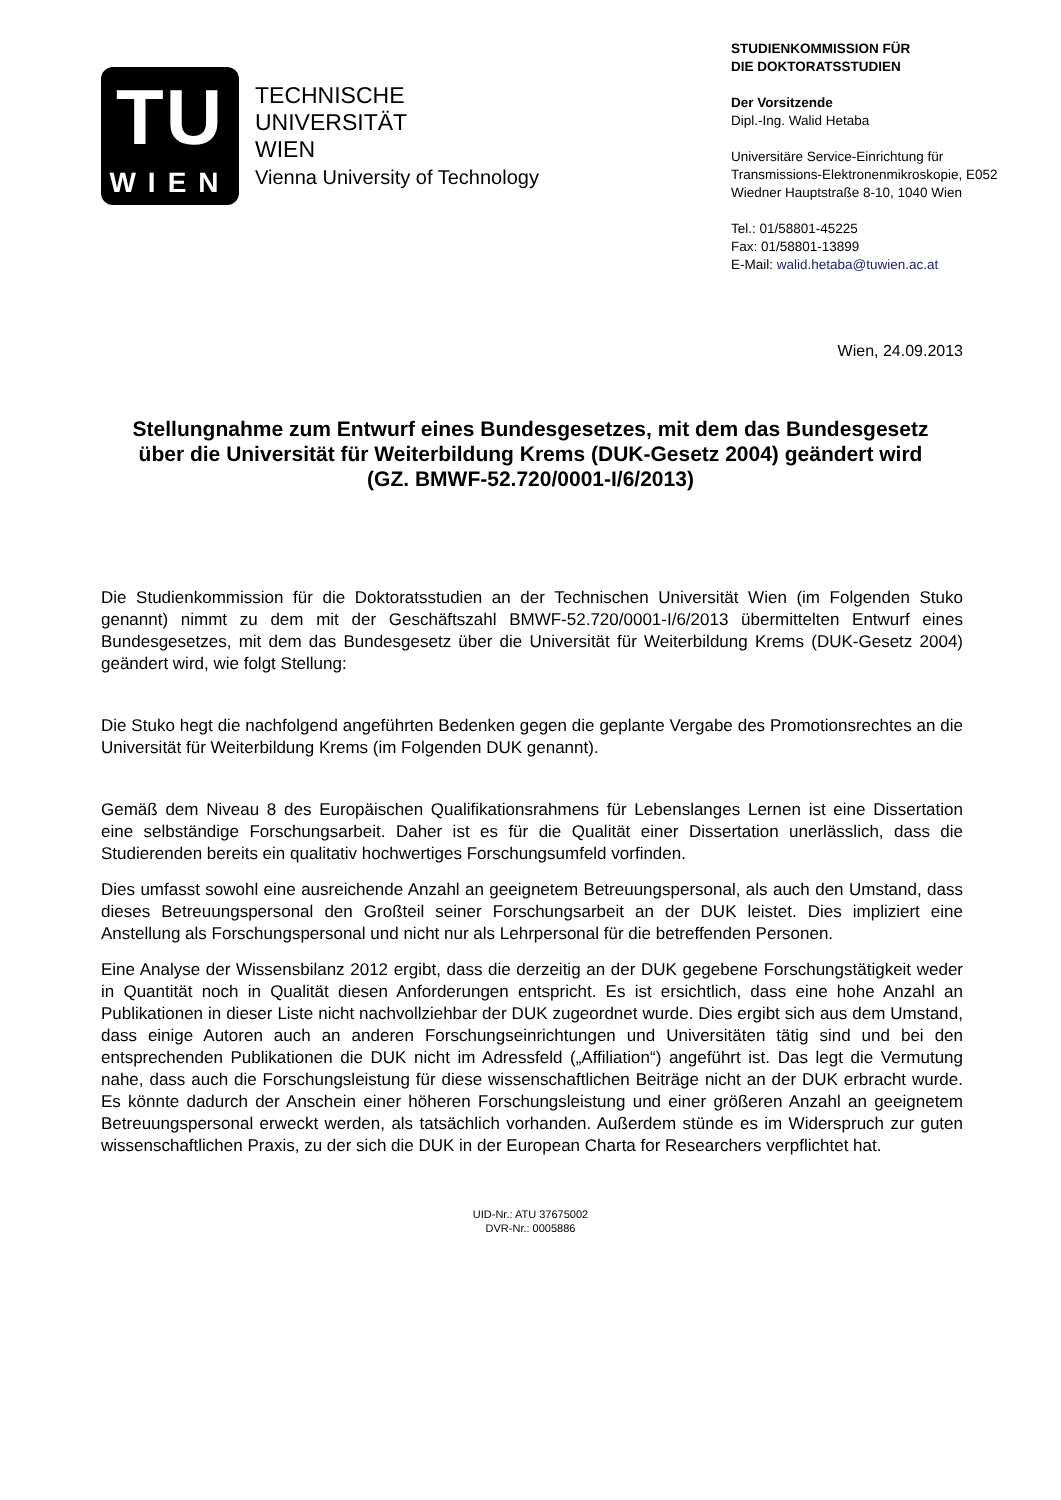TU
WIEN
TECHNISCHE
UNIVERSITÄT
WIEN
Vienna University of Technology
STUDIENKOMMISSION FÜR
DIE DOKTORATSSTUDIEN
Der Vorsitzende
Dipl.-Ing. Walid Hetaba
Universitäre Service-Einrichtung für
Transmissions-Elektronenmikroskopie, E052
Wiedner Hauptstraße 8-10, 1040 Wien
Tel.: 01/58801-45225
Fax: 01/58801-13899
E-Mail: walid.hetaba@tuwien.ac.at
Wien, 24.09.2013
Stellungnahme zum Entwurf eines Bundesgesetzes, mit dem das Bundesgesetz über die Universität für Weiterbildung Krems (DUK-Gesetz 2004) geändert wird (GZ. BMWF-52.720/0001-I/6/2013)
Die Studienkommission für die Doktoratsstudien an der Technischen Universität Wien (im Folgenden Stuko genannt) nimmt zu dem mit der Geschäftszahl BMWF-52.720/0001-I/6/2013 übermittelten Entwurf eines Bundesgesetzes, mit dem das Bundesgesetz über die Universität für Weiterbildung Krems (DUK-Gesetz 2004) geändert wird, wie folgt Stellung:
Die Stuko hegt die nachfolgend angeführten Bedenken gegen die geplante Vergabe des Promotionsrechtes an die Universität für Weiterbildung Krems (im Folgenden DUK genannt).
Gemäß dem Niveau 8 des Europäischen Qualifikationsrahmens für Lebenslanges Lernen ist eine Dissertation eine selbständige Forschungsarbeit. Daher ist es für die Qualität einer Dissertation unerlässlich, dass die Studierenden bereits ein qualitativ hochwertiges Forschungsumfeld vorfinden.
Dies umfasst sowohl eine ausreichende Anzahl an geeignetem Betreuungspersonal, als auch den Umstand, dass dieses Betreuungspersonal den Großteil seiner Forschungsarbeit an der DUK leistet. Dies impliziert eine Anstellung als Forschungspersonal und nicht nur als Lehrpersonal für die betreffenden Personen.
Eine Analyse der Wissensbilanz 2012 ergibt, dass die derzeitig an der DUK gegebene Forschungstätigkeit weder in Quantität noch in Qualität diesen Anforderungen entspricht. Es ist ersichtlich, dass eine hohe Anzahl an Publikationen in dieser Liste nicht nachvollziehbar der DUK zugeordnet wurde. Dies ergibt sich aus dem Umstand, dass einige Autoren auch an anderen Forschungseinrichtungen und Universitäten tätig sind und bei den entsprechenden Publikationen die DUK nicht im Adressfeld („Affiliation“) angeführt ist. Das legt die Vermutung nahe, dass auch die Forschungsleistung für diese wissenschaftlichen Beiträge nicht an der DUK erbracht wurde. Es könnte dadurch der Anschein einer höheren Forschungsleistung und einer größeren Anzahl an geeignetem Betreuungspersonal erweckt werden, als tatsächlich vorhanden. Außerdem stünde es im Widerspruch zur guten wissenschaftlichen Praxis, zu der sich die DUK in der European Charta for Researchers verpflichtet hat.
UID-Nr.: ATU 37675002
DVR-Nr.: 0005886